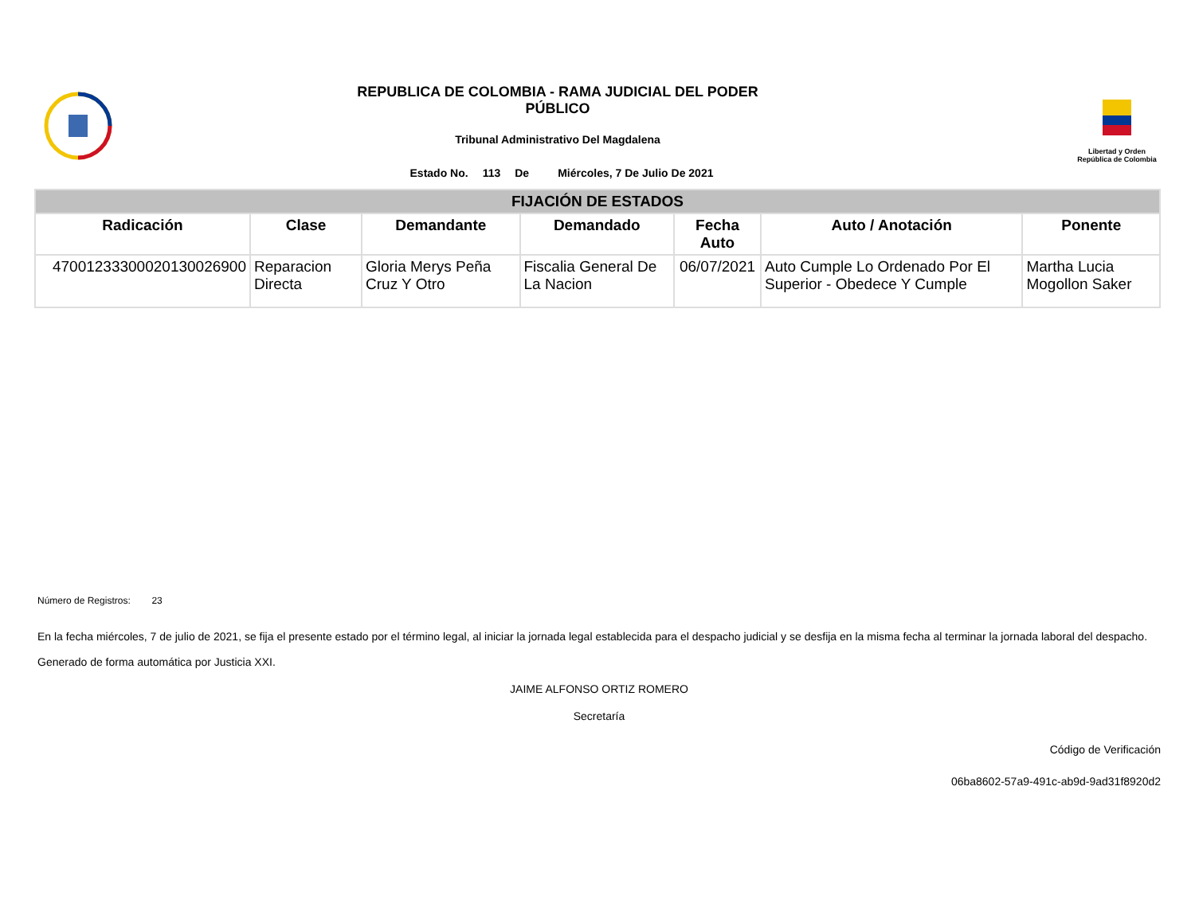REPUBLICA DE COLOMBIA - RAMA JUDICIAL DEL PODER
PÚBLICO
Tribunal Administrativo Del Magdalena
Estado No. 113 De Miércoles, 7 De Julio De 2021
Libertad y Orden
República de Colombia
| FIJACIÓN DE ESTADOS | | | | | | |
| --- | --- | --- | --- | --- | --- | --- |
| Radicación | Clase | Demandante | Demandado | Fecha Auto | Auto / Anotación | Ponente |
| 47001233300020130026900 | Reparacion Directa | Gloria Merys Peña Cruz Y Otro | Fiscalia General De La Nacion | 06/07/2021 | Auto Cumple Lo Ordenado Por El Superior - Obedece Y Cumple | Martha Lucia Mogollon Saker |
Número de Registros: 23
En la fecha miércoles, 7 de julio de 2021, se fija el presente estado por el término legal, al iniciar la jornada legal establecida para el despacho judicial y se desfija en la misma fecha al terminar la jornada laboral del despacho.
Generado de forma automática por Justicia XXI.
JAIME ALFONSO ORTIZ ROMERO
Secretaría
Código de Verificación
06ba8602-57a9-491c-ab9d-9ad31f8920d2